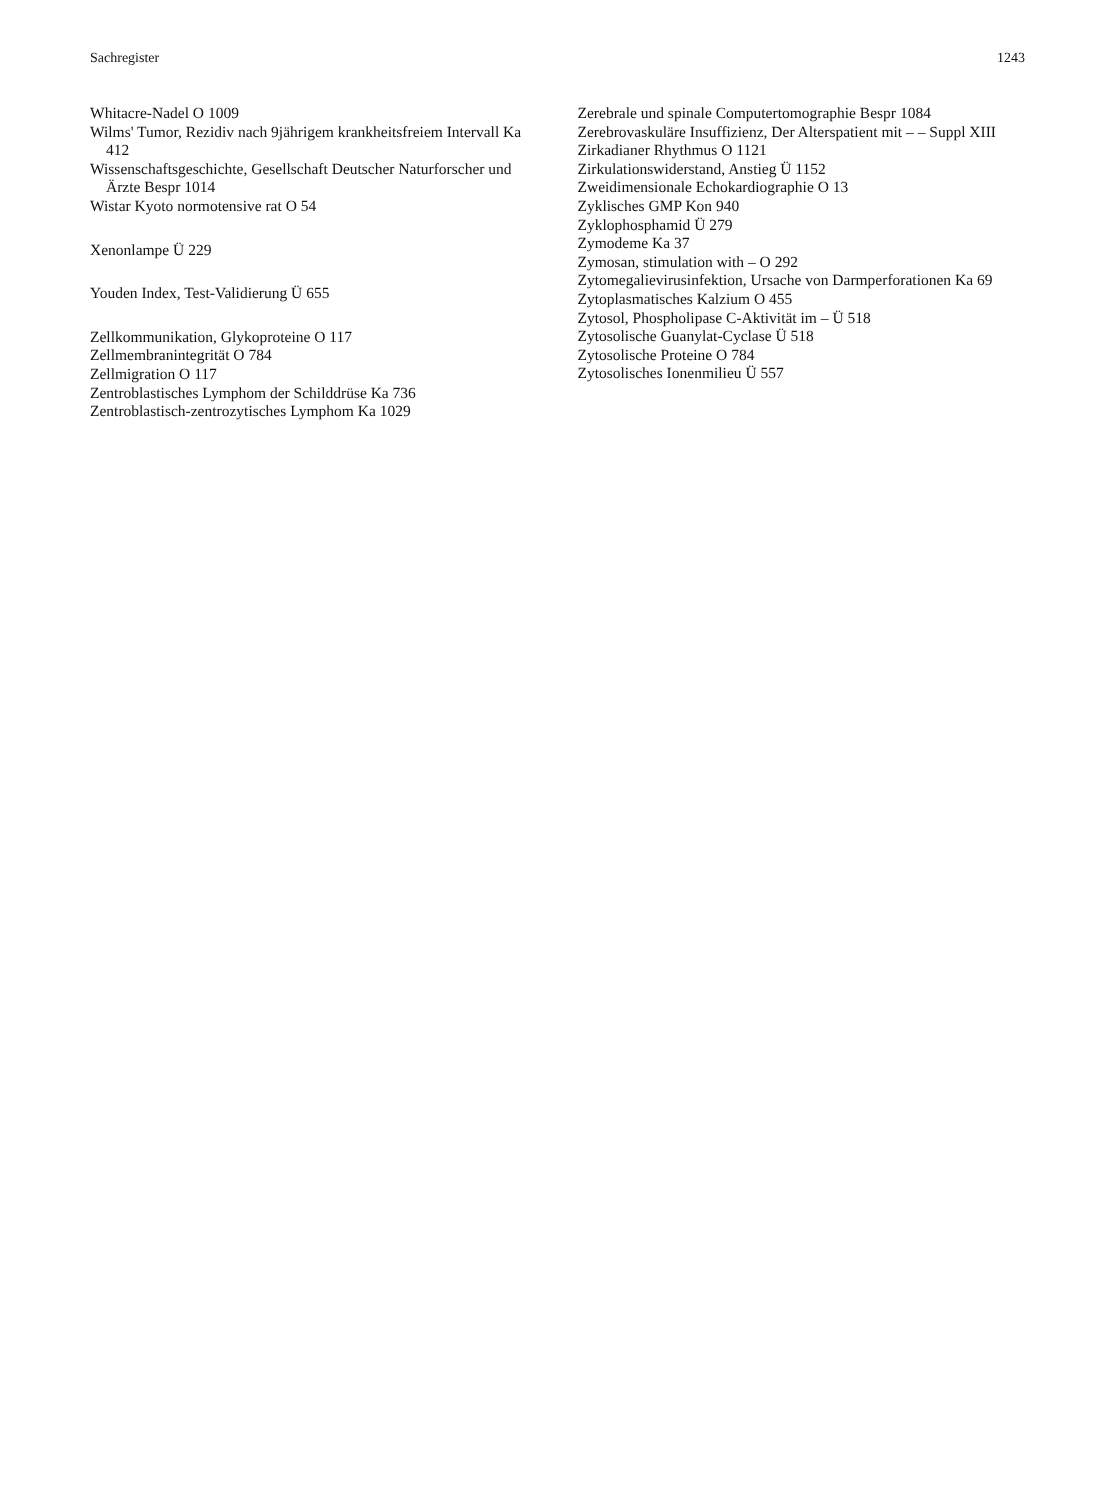Sachregister 1243
Whitacre-Nadel O 1009
Wilms' Tumor, Rezidiv nach 9jährigem krankheitsfreiem Intervall Ka 412
Wissenschaftsgeschichte, Gesellschaft Deutscher Naturforscher und Ärzte Bespr 1014
Wistar Kyoto normotensive rat O 54
Xenonlampe Ü 229
Youden Index, Test-Validierung Ü 655
Zellkommunikation, Glykoproteine O 117
Zellmembranintegrität O 784
Zellmigration O 117
Zentroblastisches Lymphom der Schilddrüse Ka 736
Zentroblastisch-zentrozytisches Lymphom Ka 1029
Zerebrale und spinale Computertomographie Bespr 1084
Zerebrovaskuläre Insuffizienz, Der Alterspatient mit – – Suppl XIII
Zirkadianer Rhythmus O 1121
Zirkulationswiderstand, Anstieg Ü 1152
Zweidimensionale Echokardiographie O 13
Zyklisches GMP Kon 940
Zyklophosphamid Ü 279
Zymodeme Ka 37
Zymosan, stimulation with – O 292
Zytomegalievirusinfektion, Ursache von Darmperforationen Ka 69
Zytoplasmatisches Kalzium O 455
Zytosol, Phospholipase C-Aktivität im – Ü 518
Zytosolische Guanylat-Cyclase Ü 518
Zytosolische Proteine O 784
Zytosolisches Ionenmilieu Ü 557